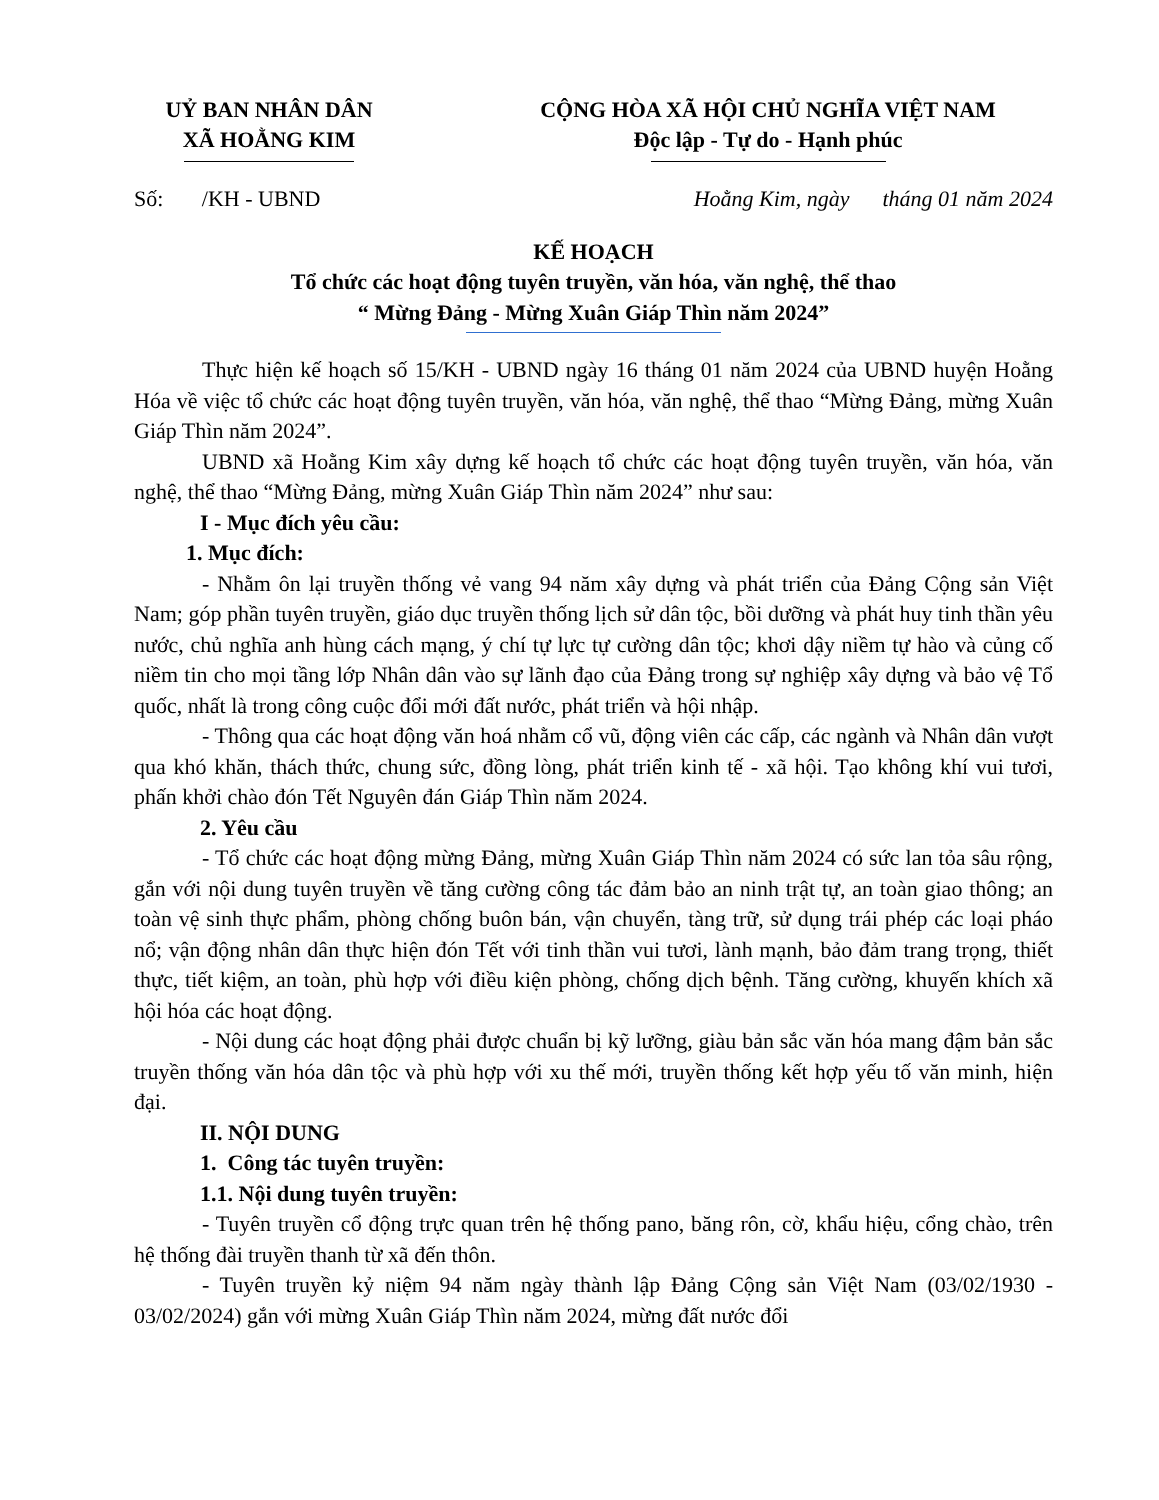UỶ BAN NHÂN DÂN
XÃ HOẰNG KIM
CỘNG HÒA XÃ HỘI CHỦ NGHĨA VIỆT NAM
Độc lập - Tự do - Hạnh phúc
Số: /KH - UBND Hoằng Kim, ngày tháng 01 năm 2024
KẾ HOẠCH
Tổ chức các hoạt động tuyên truyền, văn hóa, văn nghệ, thể thao
“ Mừng Đảng - Mừng Xuân Giáp Thìn năm 2024”
Thực hiện kế hoạch số 15/KH - UBND ngày 16 tháng 01 năm 2024 của UBND huyện Hoằng Hóa về việc tổ chức các hoạt động tuyên truyền, văn hóa, văn nghệ, thể thao “Mừng Đảng, mừng Xuân Giáp Thìn năm 2024”.
UBND xã Hoằng Kim xây dựng kế hoạch tổ chức các hoạt động tuyên truyền, văn hóa, văn nghệ, thể thao “Mừng Đảng, mừng Xuân Giáp Thìn năm 2024” như sau:
I - Mục đích yêu cầu:
1. Mục đích:
- Nhằm ôn lại truyền thống vẻ vang 94 năm xây dựng và phát triển của Đảng Cộng sản Việt Nam; góp phần tuyên truyền, giáo dục truyền thống lịch sử dân tộc, bồi dưỡng và phát huy tinh thần yêu nước, chủ nghĩa anh hùng cách mạng, ý chí tự lực tự cường dân tộc; khơi dậy niềm tự hào và củng cố niềm tin cho mọi tầng lớp Nhân dân vào sự lãnh đạo của Đảng trong sự nghiệp xây dựng và bảo vệ Tổ quốc, nhất là trong công cuộc đổi mới đất nước, phát triển và hội nhập.
- Thông qua các hoạt động văn hoá nhằm cổ vũ, động viên các cấp, các ngành và Nhân dân vượt qua khó khăn, thách thức, chung sức, đồng lòng, phát triển kinh tế - xã hội. Tạo không khí vui tươi, phấn khởi chào đón Tết Nguyên đán Giáp Thìn năm 2024.
2. Yêu cầu
- Tổ chức các hoạt động mừng Đảng, mừng Xuân Giáp Thìn năm 2024 có sức lan tỏa sâu rộng, gắn với nội dung tuyên truyền về tăng cường công tác đảm bảo an ninh trật tự, an toàn giao thông; an toàn vệ sinh thực phẩm, phòng chống buôn bán, vận chuyển, tàng trữ, sử dụng trái phép các loại pháo nổ; vận động nhân dân thực hiện đón Tết với tinh thần vui tươi, lành mạnh, bảo đảm trang trọng, thiết thực, tiết kiệm, an toàn, phù hợp với điều kiện phòng, chống dịch bệnh. Tăng cường, khuyến khích xã hội hóa các hoạt động.
- Nội dung các hoạt động phải được chuẩn bị kỹ lưỡng, giàu bản sắc văn hóa mang đậm bản sắc truyền thống văn hóa dân tộc và phù hợp với xu thế mới, truyền thống kết hợp yếu tố văn minh, hiện đại.
II. NỘI DUNG
1. Công tác tuyên truyền:
1.1. Nội dung tuyên truyền:
- Tuyên truyền cổ động trực quan trên hệ thống pano, băng rôn, cờ, khẩu hiệu, cổng chào, trên hệ thống đài truyền thanh từ xã đến thôn.
- Tuyên truyền kỷ niệm 94 năm ngày thành lập Đảng Cộng sản Việt Nam (03/02/1930 - 03/02/2024) gắn với mừng Xuân Giáp Thìn năm 2024, mừng đất nước đổi